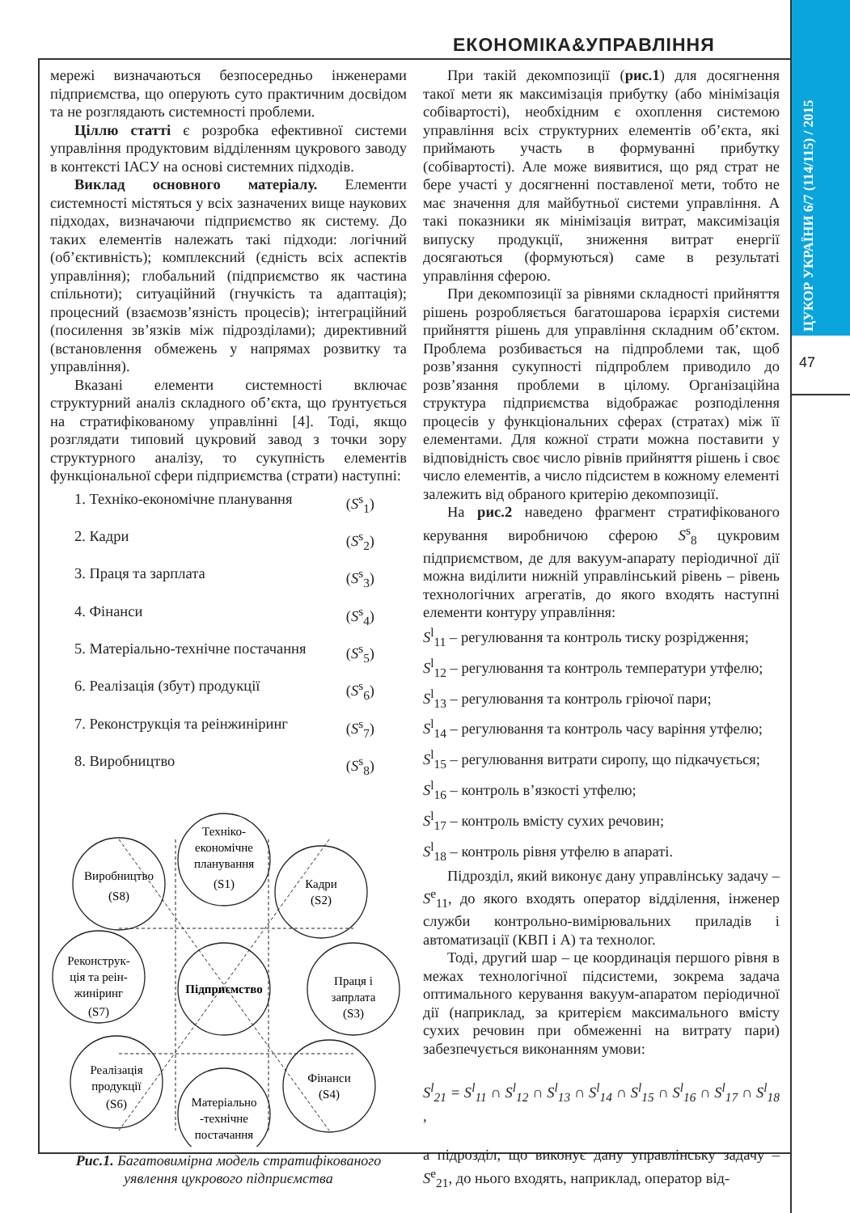ЕКОНОМІКА&УПРАВЛІННЯ
ЦУКОР УКРАЇНИ 6/7 (114/115) / 2015
47
мережі визначаються безпосередньо інженерами підприємства, що оперують суто практичним досвідом та не розглядають системності проблеми.
Ціллю статті є розробка ефективної системи управління продуктовим відділенням цукрового заводу в контексті ІАСУ на основі системних підходів.
Виклад основного матеріалу. Елементи системності містяться у всіх зазначених вище наукових підходах, визначаючи підприємство як систему. До таких елементів належать такі підходи: логічний (об’єктивність); комплексний (єдність всіх аспектів управління); глобальний (підприємство як частина спільноти); ситуаційний (гнучкість та адаптація); процесний (взаємозв’язність процесів); інтеграційний (посилення зв’язків між підрозділами); директивний (встановлення обмежень у напрямах розвитку та управління).
Вказані елементи системності включає структурний аналіз складного об’єкта, що ґрунтується на стратифікованому управлінні [4]. Тоді, якщо розглядати типовий цукровий завод з точки зору структурного аналізу, то сукупність елементів функціональної сфери підприємства (страти) наступні:
1. Техніко-економічне планування (S<sup>s</sup><sub>1</sub>)
2. Кадри (S<sup>s</sup><sub>2</sub>)
3. Праця та зарплата (S<sup>s</sup><sub>3</sub>)
4. Фінанси (S<sup>s</sup><sub>4</sub>)
5. Матеріально-технічне постачання (S<sup>s</sup><sub>5</sub>)
6. Реалізація (збут) продукції (S<sup>s</sup><sub>6</sub>)
7. Реконструкція та реінжиніринг (S<sup>s</sup><sub>7</sub>)
8. Виробництво (S<sup>s</sup><sub>8</sub>)
Техніко-
економічне
планування
(S1)
Кадри
(S2)
Праця і
запрлата
(S3)
Фінанси
(S4)
Матеріально
-технічне
постачання
Реалізація
продукції
(S6)
Реконструк-
ція та реін-
жиніринг
(S7)
Виробництво
(S8)
Підприємство
Рис.1. Багатовимірна модель стратифікованого уявлення цукрового підприємства
При такій декомпозиції (рис.1) для досягнення такої мети як максимізація прибутку (або мінімізація собівартості), необхідним є охоплення системою управління всіх структурних елементів об’єкта, які приймають участь в формуванні прибутку (собівартості). Але може виявитися, що ряд страт не бере участі у досягненні поставленої мети, тобто не має значення для майбутньої системи управління. А такі показники як мінімізація витрат, максимізація випуску продукції, зниження витрат енергії досягаються (формуються) саме в результаті управління сферою.
При декомпозиції за рівнями складності прийняття рішень розробляється багатошарова ієрархія системи прийняття рішень для управління складним об’єктом. Проблема розбивається на підпроблеми так, щоб розв’язання сукупності підпроблем приводило до розв’язання проблеми в цілому. Організаційна структура підприємства відображає розподілення процесів у функціональних сферах (стратах) між її елементами. Для кожної страти можна поставити у відповідність своє число рівнів прийняття рішень і своє число елементів, а число підсистем в кожному елементі залежить від обраного критерію декомпозиції.
На рис.2 наведено фрагмент стратифікованого керування виробничою сферою S<sup>s</sup><sub>8</sub> цукровим підприємством, де для вакуум-апарату періодичної дії можна виділити нижній управлінський рівень – рівень технологічних агрегатів, до якого входять наступні елементи контуру управління:
S<sup>l</sup><sub>11</sub> – регулювання та контроль тиску розрідження;
S<sup>l</sup><sub>12</sub> – регулювання та контроль температури утфелю;
S<sup>l</sup><sub>13</sub> – регулювання та контроль гріючої пари;
S<sup>l</sup><sub>14</sub> – регулювання та контроль часу варіння утфелю;
S<sup>l</sup><sub>15</sub> – регулювання витрати сиропу, що підкачується;
S<sup>l</sup><sub>16</sub> – контроль в’язкості утфелю;
S<sup>l</sup><sub>17</sub> – контроль вмісту сухих речовин;
S<sup>l</sup><sub>18</sub> – контроль рівня утфелю в апараті.
Підрозділ, який виконує дану управлінську задачу – S<sup>e</sup><sub>11</sub>, до якого входять оператор відділення, інженер служби контрольно-вимірювальних приладів і автоматизації (КВП і А) та технолог.
Тоді, другий шар – це координація першого рівня в межах технологічної підсистеми, зокрема задача оптимального керування вакуум-апаратом періодичної дії (наприклад, за критерієм максимального вмісту сухих речовин при обмеженні на витрату пари) забезпечується виконанням умови:
S<sup>l</sup><sub>21</sub> = S<sup>l</sup><sub>11</sub> ∩ S<sup>l</sup><sub>12</sub> ∩ S<sup>l</sup><sub>13</sub> ∩ S<sup>l</sup><sub>14</sub> ∩ S<sup>l</sup><sub>15</sub> ∩ S<sup>l</sup><sub>16</sub> ∩ S<sup>l</sup><sub>17</sub> ∩ S<sup>l</sup><sub>18</sub> ,
а підрозділ, що виконує дану управлінську задачу – S<sup>e</sup><sub>21</sub>, до нього входять, наприклад, оператор від-